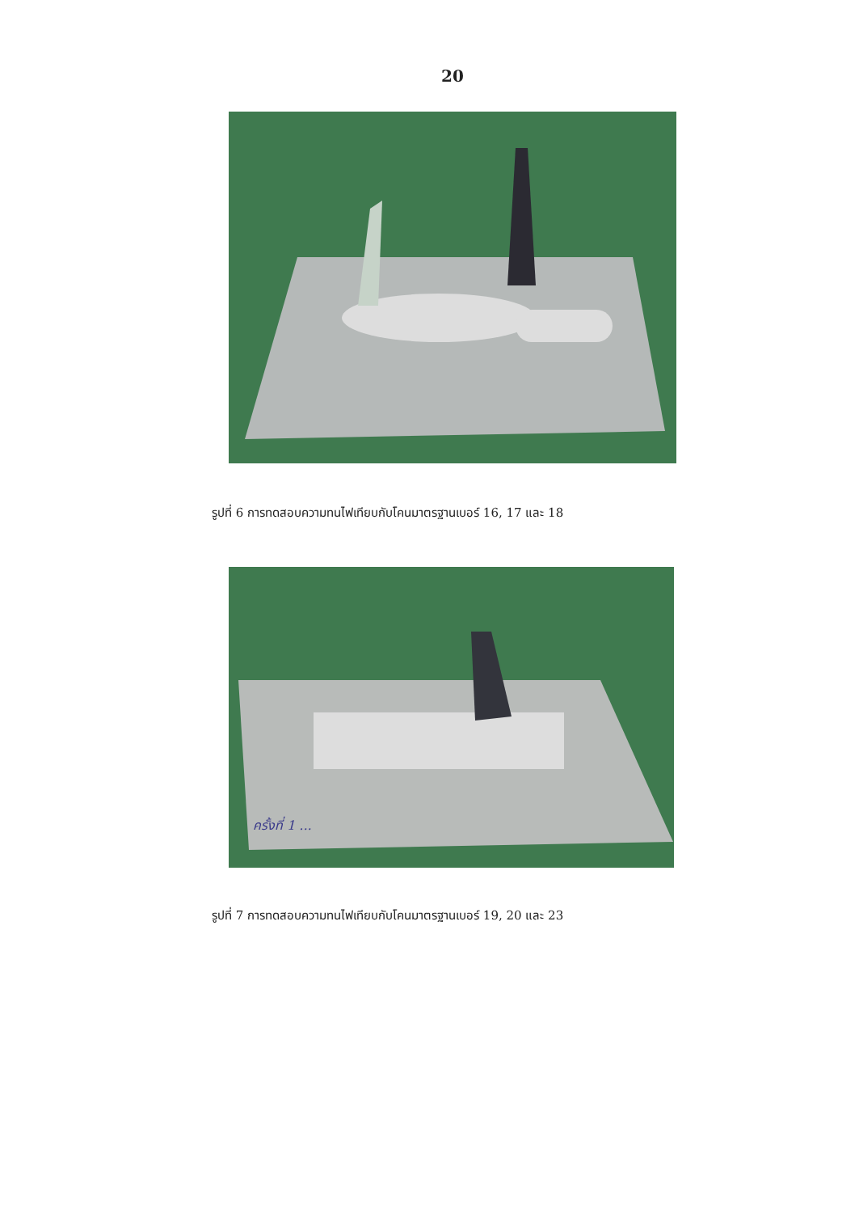20
รูปที่ 6 การทดสอบความทนไฟเทียบกับโคนมาตรฐานเบอร์ 16, 17 และ 18
ครั้งที่ 1 ...
รูปที่ 7 การทดสอบความทนไฟเทียบกับโคนมาตรฐานเบอร์ 19, 20 และ 23